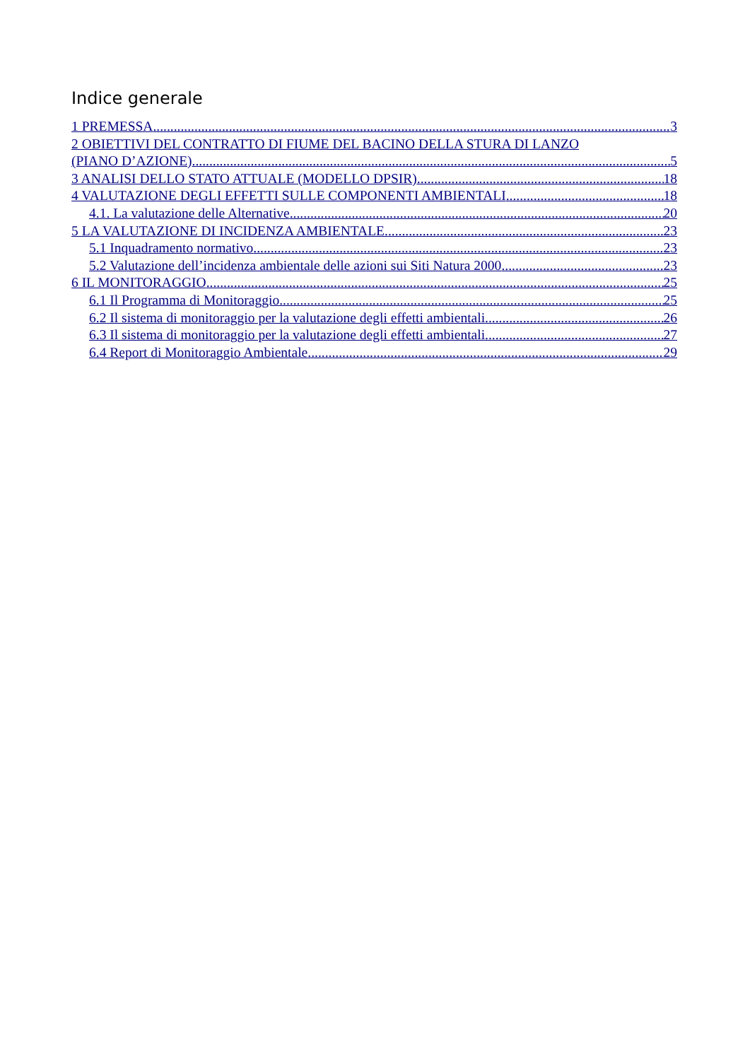Indice generale
1 PREMESSA 3
2 OBIETTIVI DEL CONTRATTO DI FIUME DEL BACINO DELLA STURA DI LANZO
(PIANO D’AZIONE) 5
3 ANALISI DELLO STATO ATTUALE (MODELLO DPSIR) 18
4 VALUTAZIONE DEGLI EFFETTI SULLE COMPONENTI AMBIENTALI 18
4.1. La valutazione delle Alternative 20
5 LA VALUTAZIONE DI INCIDENZA AMBIENTALE 23
5.1 Inquadramento normativo 23
5.2 Valutazione dell’incidenza ambientale delle azioni sui Siti Natura 2000 23
6 IL MONITORAGGIO 25
6.1 Il Programma di Monitoraggio 25
6.2 Il sistema di monitoraggio per la valutazione degli effetti ambientali 26
6.3 Il sistema di monitoraggio per la valutazione degli effetti ambientali 27
6.4 Report di Monitoraggio Ambientale 29